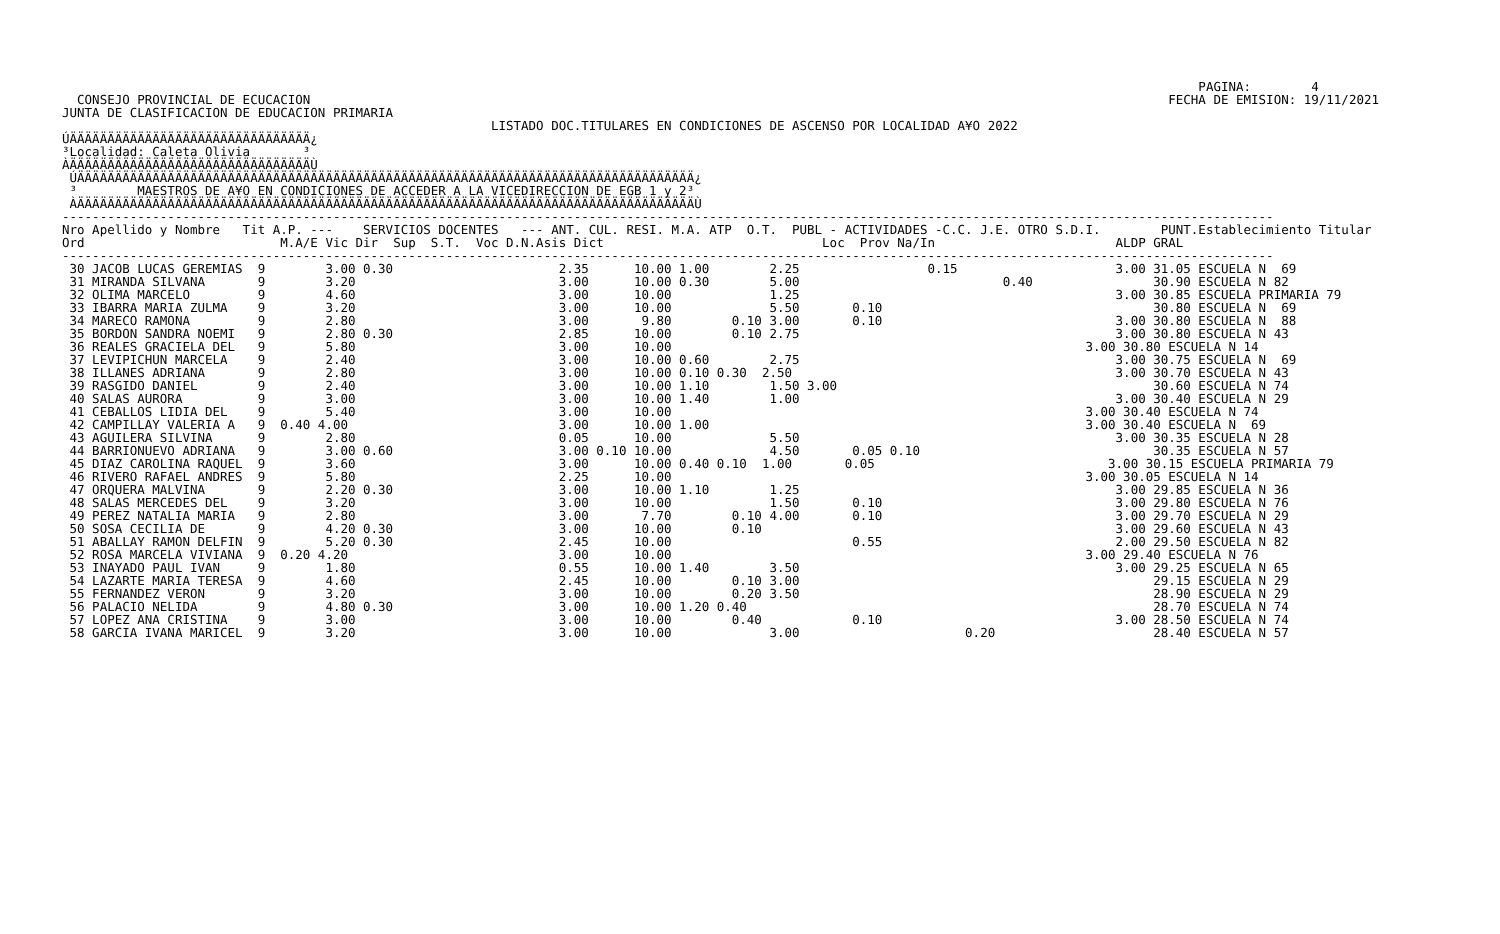PAGINA:        4
  CONSEJO PROVINCIAL DE ECUCACION                                                                                                                  FECHA DE EMISION: 19/11/2021
JUNTA DE CLASIFICACION DE EDUCACION PRIMARIA
                                                         LISTADO DOC.TITULARES EN CONDICIONES DE ASCENSO POR LOCALIDAD A¥O 2022
ÚÄÄÄÄÄÄÄÄÄÄÄÄÄÄÄÄÄÄÄÄÄÄÄÄÄÄÄÄÄÄÄÄ¿
³Localidad: Caleta Olivia       ³
ÀÄÄÄÄÄÄÄÄÄÄÄÄÄÄÄÄÄÄÄÄÄÄÄÄÄÄÄÄÄÄÄÄÙ
 ÚÄÄÄÄÄÄÄÄÄÄÄÄÄÄÄÄÄÄÄÄÄÄÄÄÄÄÄÄÄÄÄÄÄÄÄÄÄÄÄÄÄÄÄÄÄÄÄÄÄÄÄÄÄÄÄÄÄÄÄÄÄÄÄÄÄÄÄÄÄÄÄÄÄÄÄÄÄÄÄÄÄÄ¿
 ³        MAESTROS DE A¥O EN CONDICIONES DE ACCEDER A LA VICEDIRECCION DE EGB 1 y 2³
 ÀÄÄÄÄÄÄÄÄÄÄÄÄÄÄÄÄÄÄÄÄÄÄÄÄÄÄÄÄÄÄÄÄÄÄÄÄÄÄÄÄÄÄÄÄÄÄÄÄÄÄÄÄÄÄÄÄÄÄÄÄÄÄÄÄÄÄÄÄÄÄÄÄÄÄÄÄÄÄÄÄÄÄÙ
-----------------------------------------------------------------------------------------------------------------------------------------------------------------
Nro Apellido y Nombre   Tit A.P. ---    SERVICIOS DOCENTES   --- ANT. CUL. RESI. M.A. ATP  O.T.  PUBL - ACTIVIDADES -C.C. J.E. OTRO S.D.I.        PUNT.Establecimiento Titular
Ord                          M.A/E Vic Dir  Sup  S.T.  Voc D.N.Asis Dict                             Loc  Prov Na/In                        ALDP GRAL
-----------------------------------------------------------------------------------------------------------------------------------------------------------------
 30 JACOB LUCAS GEREMIAS  9        3.00 0.30                      2.35      10.00 1.00        2.25                 0.15                     3.00 31.05 ESCUELA N  69
 31 MIRANDA SILVANA       9        3.20                           3.00      10.00 0.30        5.00                           0.40                30.90 ESCUELA N 82
 32 OLIMA MARCELO         9        4.60                           3.00      10.00             1.25                                          3.00 30.85 ESCUELA PRIMARIA 79
 33 IBARRA MARIA ZULMA    9        3.20                           3.00      10.00             5.50       0.10                                    30.80 ESCUELA N  69
 34 MARECO RAMONA         9        2.80                           3.00       9.80        0.10 3.00       0.10                               3.00 30.80 ESCUELA N  88
 35 BORDON SANDRA NOEMI   9        2.80 0.30                      2.85      10.00        0.10 2.75                                          3.00 30.80 ESCUELA N 43
 36 REALES GRACIELA DEL   9        5.80                           3.00      10.00                                                       3.00 30.80 ESCUELA N 14
 37 LEVIPICHUN MARCELA    9        2.40                           3.00      10.00 0.60        2.75                                          3.00 30.75 ESCUELA N  69
 38 ILLANES ADRIANA       9        2.80                           3.00      10.00 0.10 0.30  2.50                                           3.00 30.70 ESCUELA N 43
 39 RASGIDO DANIEL        9        2.40                           3.00      10.00 1.10        1.50 3.00                                          30.60 ESCUELA N 74
 40 SALAS AURORA          9        3.00                           3.00      10.00 1.40        1.00                                          3.00 30.40 ESCUELA N 29
 41 CEBALLOS LIDIA DEL    9        5.40                           3.00      10.00                                                       3.00 30.40 ESCUELA N 74
 42 CAMPILLAY VALERIA A   9  0.40 4.00                            3.00      10.00 1.00                                                  3.00 30.40 ESCUELA N  69
 43 AGUILERA SILVINA      9        2.80                           0.05      10.00             5.50                                          3.00 30.35 ESCUELA N 28
 44 BARRIONUEVO ADRIANA   9        3.00 0.60                      3.00 0.10 10.00             4.50       0.05 0.10                               30.35 ESCUELA N 57
 45 DIAZ CAROLINA RAQUEL  9        3.60                           3.00      10.00 0.40 0.10  1.00       0.05                               3.00 30.15 ESCUELA PRIMARIA 79
 46 RIVERO RAFAEL ANDRES  9        5.80                           2.25      10.00                                                       3.00 30.05 ESCUELA N 14
 47 ORQUERA MALVINA       9        2.20 0.30                      3.00      10.00 1.10        1.25                                          3.00 29.85 ESCUELA N 36
 48 SALAS MERCEDES DEL    9        3.20                           3.00      10.00             1.50       0.10                               3.00 29.80 ESCUELA N 76
 49 PEREZ NATALIA MARIA   9        2.80                           3.00       7.70        0.10 4.00       0.10                               3.00 29.70 ESCUELA N 29
 50 SOSA CECILIA DE       9        4.20 0.30                      3.00      10.00        0.10                                               3.00 29.60 ESCUELA N 43
 51 ABALLAY RAMON DELFIN  9        5.20 0.30                      2.45      10.00                        0.55                               2.00 29.50 ESCUELA N 82
 52 ROSA MARCELA VIVIANA  9  0.20 4.20                            3.00      10.00                                                       3.00 29.40 ESCUELA N 76
 53 INAYADO PAUL IVAN     9        1.80                           0.55      10.00 1.40        3.50                                          3.00 29.25 ESCUELA N 65
 54 LAZARTE MARIA TERESA  9        4.60                           2.45      10.00        0.10 3.00                                               29.15 ESCUELA N 29
 55 FERNANDEZ VERON       9        3.20                           3.00      10.00        0.20 3.50                                               28.90 ESCUELA N 29
 56 PALACIO NELIDA        9        4.80 0.30                      3.00      10.00 1.20 0.40                                                      28.70 ESCUELA N 74
 57 LOPEZ ANA CRISTINA    9        3.00                           3.00      10.00        0.40            0.10                               3.00 28.50 ESCUELA N 74
 58 GARCIA IVANA MARICEL  9        3.20                           3.00      10.00             3.00                      0.20                     28.40 ESCUELA N 57